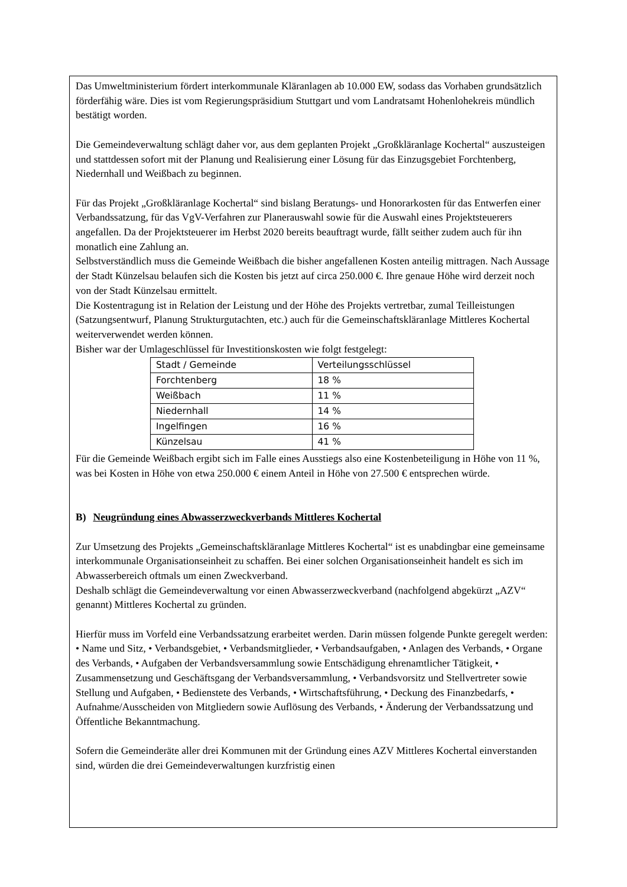Das Umweltministerium fördert interkommunale Kläranlagen ab 10.000 EW, sodass das Vorhaben grundsätzlich förderfähig wäre. Dies ist vom Regierungspräsidium Stuttgart und vom Landratsamt Hohenlohekreis mündlich bestätigt worden.
Die Gemeindeverwaltung schlägt daher vor, aus dem geplanten Projekt „Großkläranlage Kochertal“ auszusteigen und stattdessen sofort mit der Planung und Realisierung einer Lösung für das Einzugsgebiet Forchtenberg, Niedernhall und Weißbach zu beginnen.
Für das Projekt „Großkläranlage Kochertal“ sind bislang Beratungs- und Honorarkosten für das Entwerfen einer Verbandssatzung, für das VgV-Verfahren zur Planerauswahl sowie für die Auswahl eines Projektsteuerers angefallen. Da der Projektsteuerer im Herbst 2020 bereits beauftragt wurde, fällt seither zudem auch für ihn monatlich eine Zahlung an.
Selbstverständlich muss die Gemeinde Weißbach die bisher angefallenen Kosten anteilig mittragen. Nach Aussage der Stadt Künzelsau belaufen sich die Kosten bis jetzt auf circa 250.000 €. Ihre genaue Höhe wird derzeit noch von der Stadt Künzelsau ermittelt.
Die Kostentragung ist in Relation der Leistung und der Höhe des Projekts vertretbar, zumal Teilleistungen (Satzungsentwurf, Planung Strukturgutachten, etc.) auch für die Gemeinschaftskläranlage Mittleres Kochertal weiterverwendet werden können.
Bisher war der Umlageschlüssel für Investitionskosten wie folgt festgelegt:
| Stadt / Gemeinde | Verteilungsschlüssel |
| --- | --- |
| Forchtenberg | 18 % |
| Weißbach | 11 % |
| Niedernhall | 14 % |
| Ingelfingen | 16 % |
| Künzelsau | 41 % |
Für die Gemeinde Weißbach ergibt sich im Falle eines Ausstiegs also eine Kostenbeteiligung in Höhe von 11 %, was bei Kosten in Höhe von etwa 250.000 € einem Anteil in Höhe von 27.500 € entsprechen würde.
B) Neugründung eines Abwasserzweckverbands Mittleres Kochertal
Zur Umsetzung des Projekts „Gemeinschaftskläranlage Mittleres Kochertal“ ist es unabdingbar eine gemeinsame interkommunale Organisationseinheit zu schaffen. Bei einer solchen Organisationseinheit handelt es sich im Abwasserbereich oftmals um einen Zweckverband.
Deshalb schlägt die Gemeindeverwaltung vor einen Abwasserzweckverband (nachfolgend abgekürzt „AZV“ genannt) Mittleres Kochertal zu gründen.
Hierfür muss im Vorfeld eine Verbandssatzung erarbeitet werden. Darin müssen folgende Punkte geregelt werden: • Name und Sitz, • Verbandsgebiet, • Verbandsmitglieder, • Verbandsaufgaben, • Anlagen des Verbands, • Organe des Verbands, • Aufgaben der Verbandsversammlung sowie Entschädigung ehrenamtlicher Tätigkeit, • Zusammensetzung und Geschäftsgang der Verbandsversammlung, • Verbandsvorsitz und Stellvertreter sowie Stellung und Aufgaben, • Bedienstete des Verbands, • Wirtschaftsführung, • Deckung des Finanzbedarfs, • Aufnahme/Ausscheiden von Mitgliedern sowie Auflösung des Verbands, • Änderung der Verbandssatzung und Öffentliche Bekanntmachung.
Sofern die Gemeinderäte aller drei Kommunen mit der Gründung eines AZV Mittleres Kochertal einverstanden sind, würden die drei Gemeindeverwaltungen kurzfristig einen